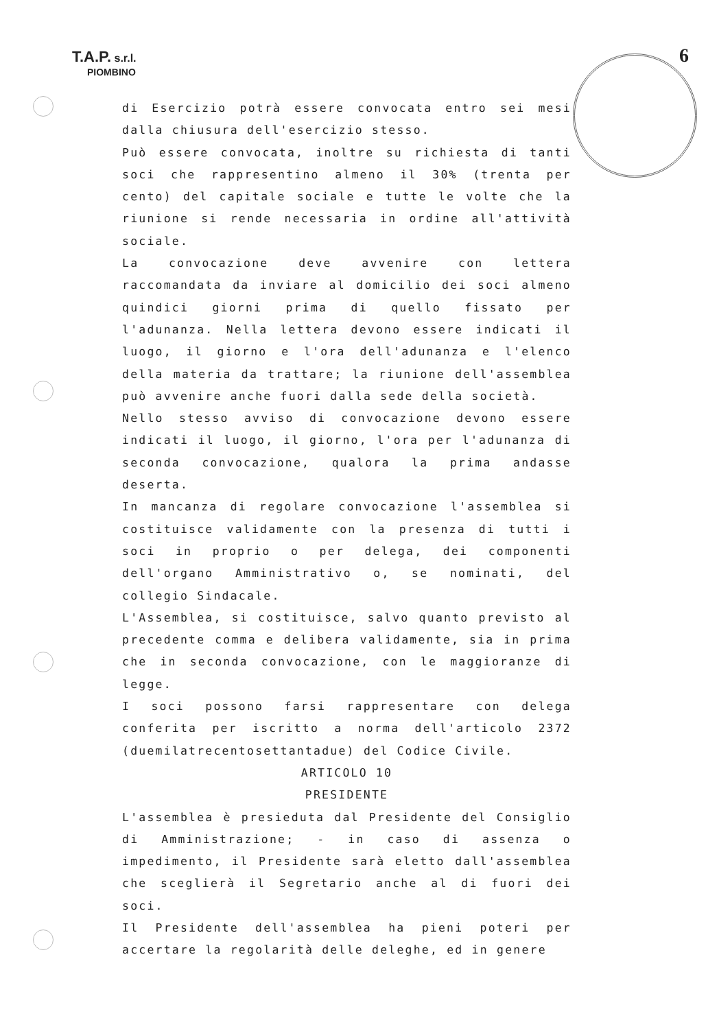T.A.P. s.r.l.
PIOMBINO
6
di Esercizio potrà essere convocata entro sei mesi dalla chiusura dell'esercizio stesso.
Può essere convocata, inoltre su richiesta di tanti soci che rappresentino almeno il 30% (trenta per cento) del capitale sociale e tutte le volte che la riunione si rende necessaria in ordine all'attività sociale.
La convocazione deve avvenire con lettera raccomandata da inviare al domicilio dei soci almeno quindici giorni prima di quello fissato per l'adunanza. Nella lettera devono essere indicati il luogo, il giorno e l'ora dell'adunanza e l'elenco della materia da trattare; la riunione dell'assemblea può avvenire anche fuori dalla sede della società.
Nello stesso avviso di convocazione devono essere indicati il luogo, il giorno, l'ora per l'adunanza di seconda convocazione, qualora la prima andasse deserta.
In mancanza di regolare convocazione l'assemblea si costituisce validamente con la presenza di tutti i soci in proprio o per delega, dei componenti dell'organo Amministrativo o, se nominati, del collegio Sindacale.
L'Assemblea, si costituisce, salvo quanto previsto al precedente comma e delibera validamente, sia in prima che in seconda convocazione, con le maggioranze di legge.
I soci possono farsi rappresentare con delega conferita per iscritto a norma dell'articolo 2372 (duemilatrecentosettantadue) del Codice Civile.
ARTICOLO 10
PRESIDENTE
L'assemblea è presieduta dal Presidente del Consiglio di Amministrazione; - in caso di assenza o impedimento, il Presidente sarà eletto dall'assemblea che sceglierà il Segretario anche al di fuori dei soci.
Il Presidente dell'assemblea ha pieni poteri per accertare la regolarità delle deleghe, ed in genere